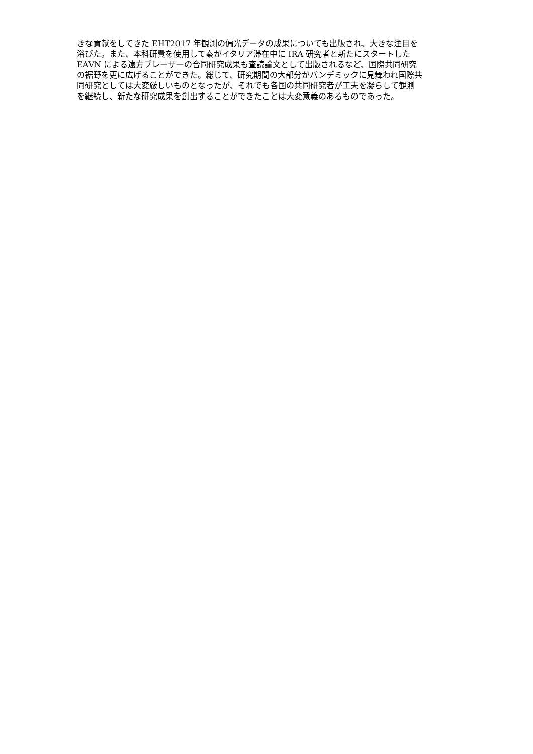きな貢献をしてきた EHT2017 年観測の偏光データの成果についても出版され、大きな注目を
浴びた。また、本科研費を使用して秦がイタリア滞在中に IRA 研究者と新たにスタートした
EAVN による遠方ブレーザーの合同研究成果も査読論文として出版されるなど、国際共同研究
の裾野を更に広げることができた。総じて、研究期間の大部分がパンデミックに見舞われ国際共
同研究としては大変厳しいものとなったが、それでも各国の共同研究者が工夫を凝らして観測
を継続し、新たな研究成果を創出することができたことは大変意義のあるものであった。